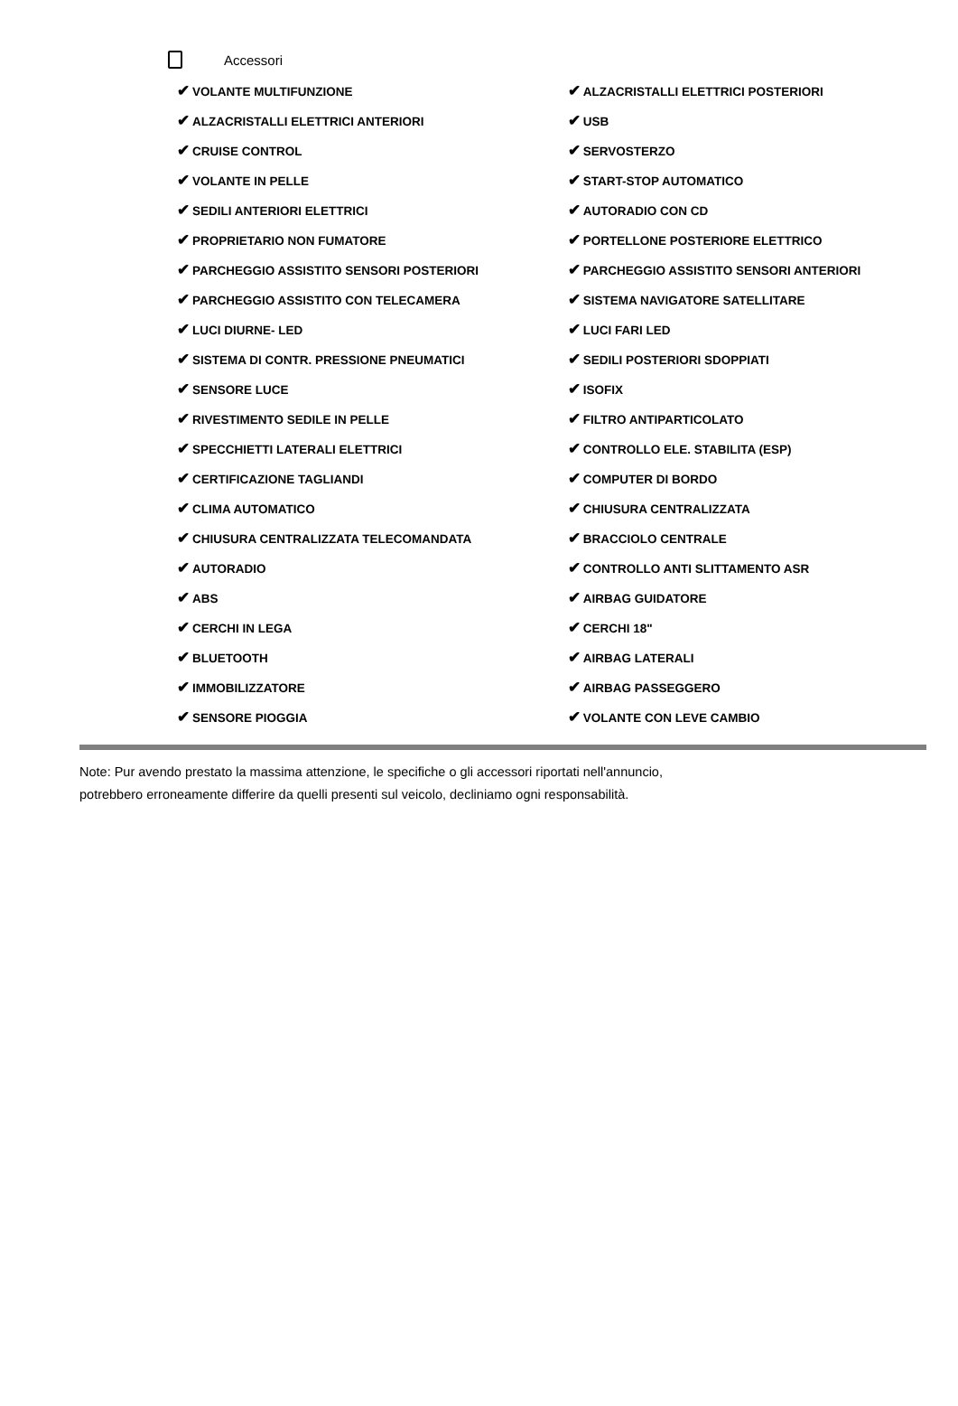Accessori
| ✔ VOLANTE MULTIFUNZIONE | ✔ ALZACRISTALLI ELETTRICI POSTERIORI |
| ✔ ALZACRISTALLI ELETTRICI ANTERIORI | ✔ USB |
| ✔ CRUISE CONTROL | ✔ SERVOSTERZO |
| ✔ VOLANTE IN PELLE | ✔ START-STOP AUTOMATICO |
| ✔ SEDILI ANTERIORI ELETTRICI | ✔ AUTORADIO CON CD |
| ✔ PROPRIETARIO NON FUMATORE | ✔ PORTELLONE POSTERIORE ELETTRICO |
| ✔ PARCHEGGIO ASSISTITO SENSORI POSTERIORI | ✔ PARCHEGGIO ASSISTITO SENSORI ANTERIORI |
| ✔ PARCHEGGIO ASSISTITO CON TELECAMERA | ✔ SISTEMA NAVIGATORE SATELLITARE |
| ✔ LUCI DIURNE- LED | ✔ LUCI FARI LED |
| ✔ SISTEMA DI CONTR. PRESSIONE PNEUMATICI | ✔ SEDILI POSTERIORI SDOPPIATI |
| ✔ SENSORE LUCE | ✔ ISOFIX |
| ✔ RIVESTIMENTO SEDILE IN PELLE | ✔ FILTRO ANTIPARTICOLATO |
| ✔ SPECCHIETTI LATERALI ELETTRICI | ✔ CONTROLLO ELE. STABILITA (ESP) |
| ✔ CERTIFICAZIONE TAGLIANDI | ✔ COMPUTER DI BORDO |
| ✔ CLIMA AUTOMATICO | ✔ CHIUSURA CENTRALIZZATA |
| ✔ CHIUSURA CENTRALIZZATA TELECOMANDATA | ✔ BRACCIOLO CENTRALE |
| ✔ AUTORADIO | ✔ CONTROLLO ANTI SLITTAMENTO ASR |
| ✔ ABS | ✔ AIRBAG GUIDATORE |
| ✔ CERCHI IN LEGA | ✔ CERCHI 18" |
| ✔ BLUETOOTH | ✔ AIRBAG LATERALI |
| ✔ IMMOBILIZZATORE | ✔ AIRBAG PASSEGGERO |
| ✔ SENSORE PIOGGIA | ✔ VOLANTE CON LEVE CAMBIO |
Note: Pur avendo prestato la massima attenzione, le specifiche o gli accessori riportati nell'annuncio,
potrebbero erroneamente differire da quelli presenti sul veicolo, decliniamo ogni responsabilità.